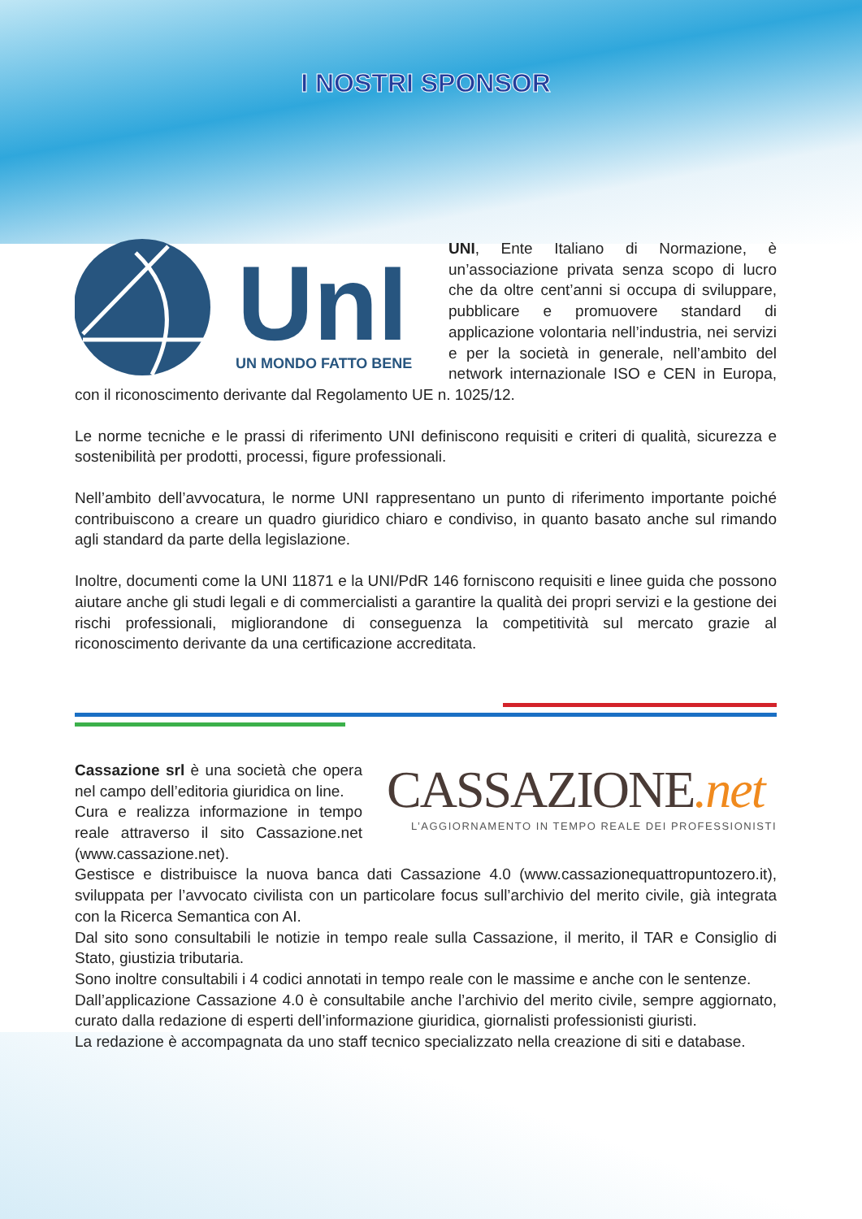I NOSTRI SPONSOR
UnI
UN MONDO FATTO BENE
UNI, Ente Italiano di Normazione, è un’associazione privata senza scopo di lucro che da oltre cent’anni si occupa di sviluppare, pubblicare e promuovere standard di applicazione volontaria nell’industria, nei servizi e per la società in generale, nell’ambito del network internazionale ISO e CEN in Europa, con il riconoscimento derivante dal Regolamento UE n. 1025/12.
Le norme tecniche e le prassi di riferimento UNI definiscono requisiti e criteri di qualità, sicurezza e sostenibilità per prodotti, processi, figure professionali.
Nell’ambito dell’avvocatura, le norme UNI rappresentano un punto di riferimento importante poiché contribuiscono a creare un quadro giuridico chiaro e condiviso, in quanto basato anche sul rimando agli standard da parte della legislazione.
Inoltre, documenti come la UNI 11871 e la UNI/PdR 146 forniscono requisiti e linee guida che possono aiutare anche gli studi legali e di commercialisti a garantire la qualità dei propri servizi e la gestione dei rischi professionali, migliorandone di conseguenza la competitività sul mercato grazie al riconoscimento derivante da una certificazione accreditata.
CASSAZIONE.net
L’AGGIORNAMENTO IN TEMPO REALE DEI PROFESSIONISTI
Cassazione srl è una società che opera nel campo dell’editoria giuridica on line.
Cura e realizza informazione in tempo reale attraverso il sito Cassazione.net (www.cassazione.net).
Gestisce e distribuisce la nuova banca dati Cassazione 4.0 (www.cassazionequattropuntozero.it), sviluppata per l’avvocato civilista con un particolare focus sull’archivio del merito civile, già integrata con la Ricerca Semantica con AI.
Dal sito sono consultabili le notizie in tempo reale sulla Cassazione, il merito, il TAR e Consiglio di Stato, giustizia tributaria.
Sono inoltre consultabili i 4 codici annotati in tempo reale con le massime e anche con le sentenze.
Dall’applicazione Cassazione 4.0 è consultabile anche l’archivio del merito civile, sempre aggiornato, curato dalla redazione di esperti dell’informazione giuridica, giornalisti professionisti giuristi.
La redazione è accompagnata da uno staff tecnico specializzato nella creazione di siti e database.